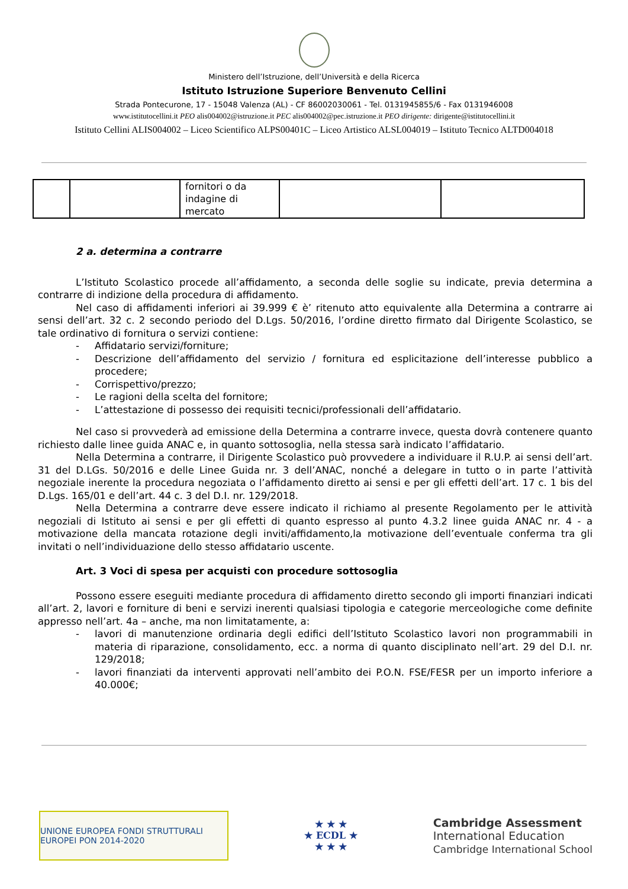Ministero dell’Istruzione, dell’Università e della Ricerca
Istituto Istruzione Superiore Benvenuto Cellini
Strada Pontecurone, 17 - 15048 Valenza (AL) - CF 86002030061 - Tel. 0131945855/6 - Fax 0131946008
www.istitutocellini.it PEO alis004002@istruzione.it PEC alis004002@pec.istruzione.it PEO dirigente: dirigente@istitutocellini.it
Istituto Cellini ALIS004002 – Liceo Scientifico ALPS00401C – Liceo Artistico ALSL004019 – Istituto Tecnico ALTD004018
| | | fornitori o da indagine di mercato | | |
2 a. determina a contrarre
L’Istituto Scolastico procede all’affidamento, a seconda delle soglie su indicate, previa determina a contrarre di indizione della procedura di affidamento.
Nel caso di affidamenti inferiori ai 39.999 € è’ ritenuto atto equivalente alla Determina a contrarre ai sensi dell’art. 32 c. 2 secondo periodo del D.Lgs. 50/2016, l’ordine diretto firmato dal Dirigente Scolastico, se tale ordinativo di fornitura o servizi contiene:
- Affidatario servizi/forniture;
- Descrizione dell’affidamento del servizio / fornitura ed esplicitazione dell’interesse pubblico a procedere;
- Corrispettivo/prezzo;
- Le ragioni della scelta del fornitore;
- L’attestazione di possesso dei requisiti tecnici/professionali dell’affidatario.
Nel caso si provvederà ad emissione della Determina a contrarre invece, questa dovrà contenere quanto richiesto dalle linee guida ANAC e, in quanto sottosoglia, nella stessa sarà indicato l’affidatario.
Nella Determina a contrarre, il Dirigente Scolastico può provvedere a individuare il R.U.P. ai sensi dell’art. 31 del D.LGs. 50/2016 e delle Linee Guida nr. 3 dell’ANAC, nonché a delegare in tutto o in parte l’attività negoziale inerente la procedura negoziata o l’affidamento diretto ai sensi e per gli effetti dell’art. 17 c. 1 bis del D.Lgs. 165/01 e dell’art. 44 c. 3 del D.I. nr. 129/2018.
Nella Determina a contrarre deve essere indicato il richiamo al presente Regolamento per le attività negoziali di Istituto ai sensi e per gli effetti di quanto espresso al punto 4.3.2 linee guida ANAC nr. 4 - a motivazione della mancata rotazione degli inviti/affidamento,la motivazione dell’eventuale conferma tra gli invitati o nell’individuazione dello stesso affidatario uscente.
Art. 3 Voci di spesa per acquisti con procedure sottosoglia
Possono essere eseguiti mediante procedura di affidamento diretto secondo gli importi finanziari indicati all’art. 2, lavori e forniture di beni e servizi inerenti qualsiasi tipologia e categorie merceologiche come definite appresso nell’art. 4a – anche, ma non limitatamente, a:
- lavori di manutenzione ordinaria degli edifici dell’Istituto Scolastico lavori non programmabili in materia di riparazione, consolidamento, ecc. a norma di quanto disciplinato nell’art. 29 del D.I. nr. 129/2018;
- lavori finanziati da interventi approvati nell’ambito dei P.O.N. FSE/FESR per un importo inferiore a 40.000€;
UNIONE EUROPEA FONDI STRUTTURALI EUROPEI PON 2014-2020
★ ★ ★
★ ECDL ★
★ ★ ★
Cambridge Assessment
International Education
Cambridge International School